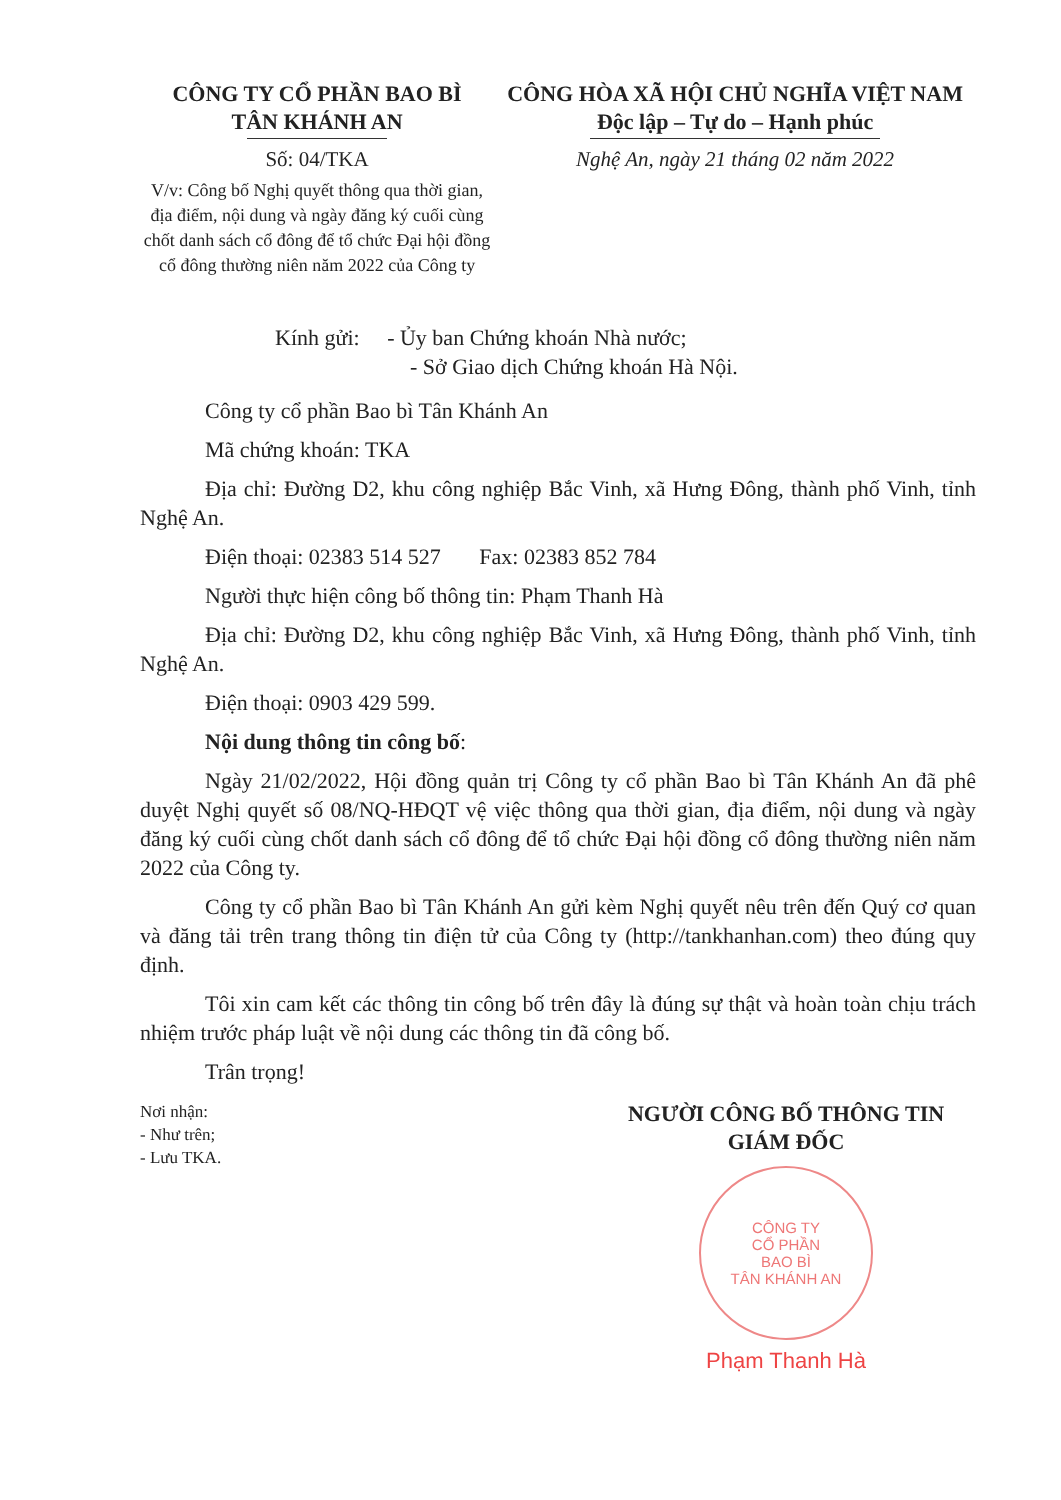CÔNG TY CỔ PHẦN BAO BÌ
TÂN KHÁNH AN
Số: 04/TKA
V/v: Công bố Nghị quyết thông qua thời gian, địa điểm, nội dung và ngày đăng ký cuối cùng chốt danh sách cổ đông để tổ chức Đại hội đồng cổ đông thường niên năm 2022 của Công ty
CÔNG HÒA XÃ HỘI CHỦ NGHĨA VIỆT NAM
Độc lập – Tự do – Hạnh phúc
Nghệ An, ngày 21 tháng 02 năm 2022
Kính gửi: - Ủy ban Chứng khoán Nhà nước;
- Sở Giao dịch Chứng khoán Hà Nội.
Công ty cổ phần Bao bì Tân Khánh An
Mã chứng khoán: TKA
Địa chỉ: Đường D2, khu công nghiệp Bắc Vinh, xã Hưng Đông, thành phố Vinh, tỉnh Nghệ An.
Điện thoại: 02383 514 527 Fax: 02383 852 784
Người thực hiện công bố thông tin: Phạm Thanh Hà
Địa chỉ: Đường D2, khu công nghiệp Bắc Vinh, xã Hưng Đông, thành phố Vinh, tỉnh Nghệ An.
Điện thoại: 0903 429 599.
Nội dung thông tin công bố:
Ngày 21/02/2022, Hội đồng quản trị Công ty cổ phần Bao bì Tân Khánh An đã phê duyệt Nghị quyết số 08/NQ-HĐQT vệ việc thông qua thời gian, địa điểm, nội dung và ngày đăng ký cuối cùng chốt danh sách cổ đông để tổ chức Đại hội đồng cổ đông thường niên năm 2022 của Công ty.
Công ty cổ phần Bao bì Tân Khánh An gửi kèm Nghị quyết nêu trên đến Quý cơ quan và đăng tải trên trang thông tin điện tử của Công ty (http://tankhanhan.com) theo đúng quy định.
Tôi xin cam kết các thông tin công bố trên đây là đúng sự thật và hoàn toàn chịu trách nhiệm trước pháp luật về nội dung các thông tin đã công bố.
Trân trọng!
Nơi nhận:
- Như trên;
- Lưu TKA.
NGƯỜI CÔNG BỐ THÔNG TIN
GIÁM ĐỐC
CÔNG TY
CỔ PHẦN
BAO BÌ
TÂN KHÁNH AN
Phạm Thanh Hà